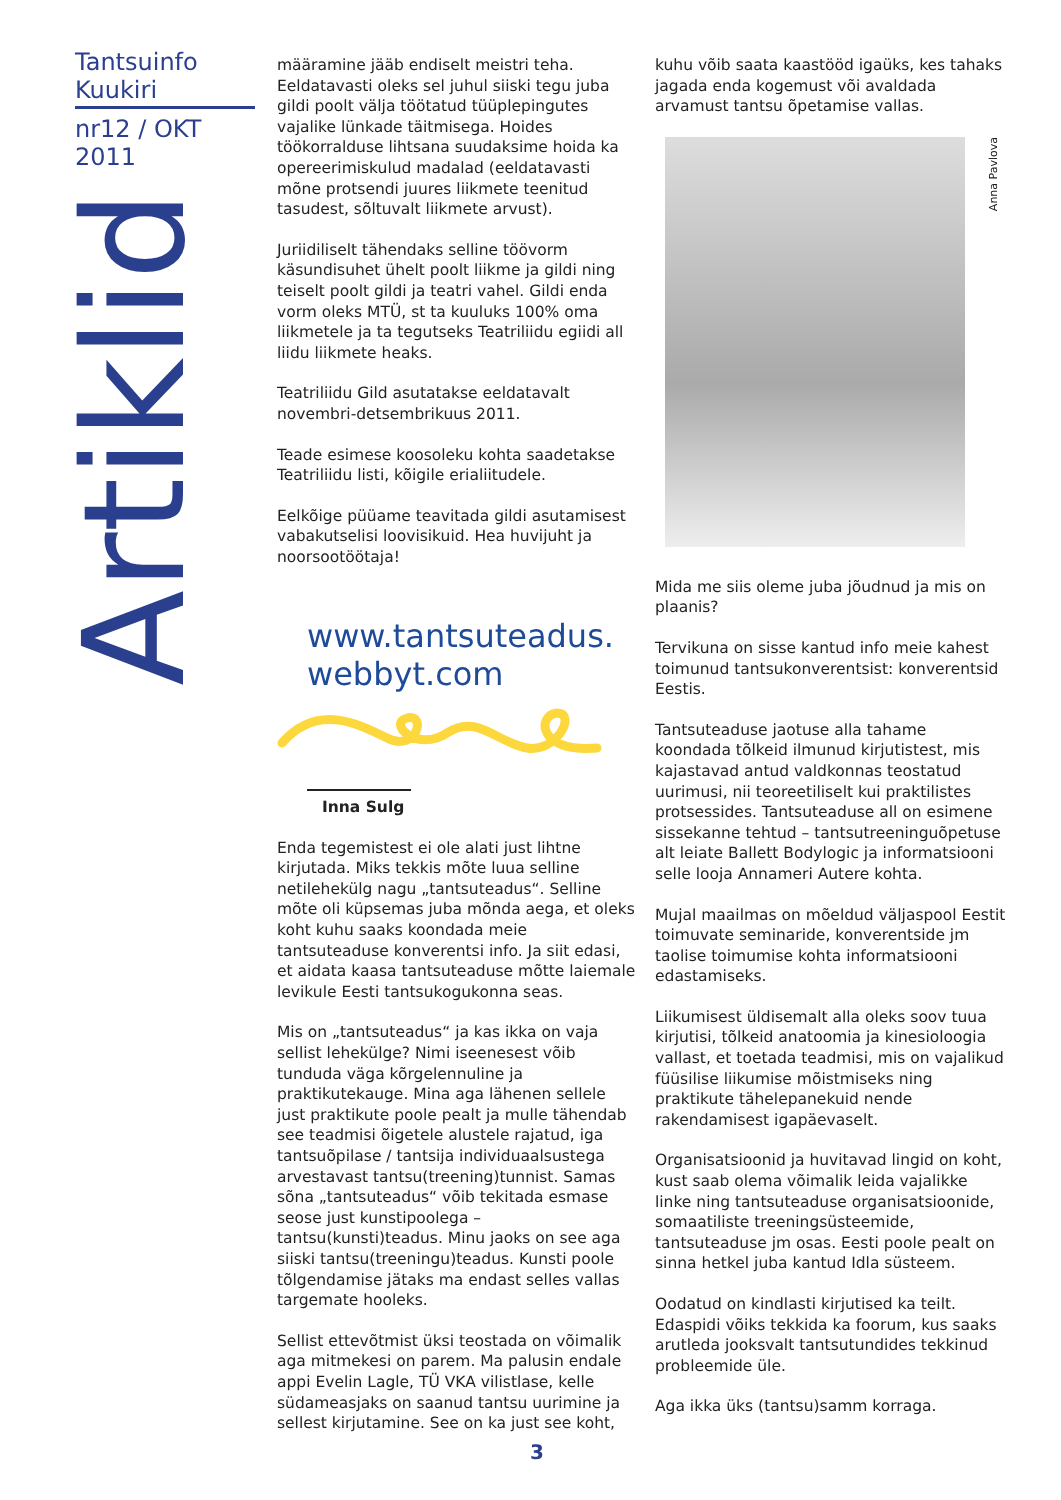Tantsuinfo Kuukiri
nr12 / OKT 2011
Artiklid
määramine jääb endiselt meistri teha. Eeldatavasti oleks sel juhul siiski tegu juba gildi poolt välja töötatud tüüplepingutes vajalike lünkade täitmisega. Hoides töökorralduse lihtsana suudaksime hoida ka opereerimiskulud madalad (eeldatavasti mõne protsendi juures liikmete teenitud tasudest, sõltuvalt liikmete arvust).
Juriidiliselt tähendaks selline töövorm käsundisuhet ühelt poolt liikme ja gildi ning teiselt poolt gildi ja teatri vahel. Gildi enda vorm oleks MTÜ, st ta kuuluks 100% oma liikmetele ja ta tegutseks Teatriliidu egiidi all liidu liikmete heaks.
Teatriliidu Gild asutatakse eeldatavalt novembri-detsembrikuus 2011.
Teade esimese koosoleku kohta saadetakse Teatriliidu listi, kõigile erialiitudele.
Eelkõige püüame teavitada gildi asutamisest vabakutselisi loovisikuid. Hea huvijuht ja noorsootöötaja!
www.tantsuteadus.
webbyt.com
Inna Sulg
Enda tegemistest ei ole alati just lihtne kirjutada. Miks tekkis mõte luua selline netilehekülg nagu „tantsuteadus“. Selline mõte oli küpsemas juba mõnda aega, et oleks koht kuhu saaks koondada meie tantsuteaduse konverentsi info. Ja siit edasi, et aidata kaasa tantsuteaduse mõtte laiemale levikule Eesti tantsukogukonna seas.
Mis on „tantsuteadus“ ja kas ikka on vaja sellist lehekülge? Nimi iseenesest võib tunduda väga kõrgelennuline ja praktikutekauge. Mina aga lähenen sellele just praktikute poole pealt ja mulle tähendab see teadmisi õigetele alustele rajatud, iga tantsuõpilase / tantsija individuaalsustega arvestavast tantsu(treening)tunnist. Samas sõna „tantsuteadus“ võib tekitada esmase seose just kunstipoolega – tantsu(kunsti)teadus. Minu jaoks on see aga siiski tantsu(treeningu)teadus. Kunsti poole tõlgendamise jätaks ma endast selles vallas targemate hooleks.
Sellist ettevõtmist üksi teostada on võimalik aga mitmekesi on parem. Ma palusin endale appi Evelin Lagle, TÜ VKA vilistlase, kelle südameasjaks on saanud tantsu uurimine ja sellest kirjutamine. See on ka just see koht,
kuhu võib saata kaastööd igaüks, kes tahaks jagada enda kogemust või avaldada arvamust tantsu õpetamise vallas.
Anna Pavlova
Mida me siis oleme juba jõudnud ja mis on plaanis?
Tervikuna on sisse kantud info meie kahest toimunud tantsukonverentsist: konverentsid Eestis.
Tantsuteaduse jaotuse alla tahame koondada tõlkeid ilmunud kirjutistest, mis kajastavad antud valdkonnas teostatud uurimusi, nii teoreetiliselt kui praktilistes protsessides. Tantsuteaduse all on esimene sissekanne tehtud – tantsutreeninguõpetuse alt leiate Ballett Bodylogic ja informatsiooni selle looja Annameri Autere kohta.
Mujal maailmas on mõeldud väljaspool Eestit toimuvate seminaride, konverentside jm taolise toimumise kohta informatsiooni edastamiseks.
Liikumisest üldisemalt alla oleks soov tuua kirjutisi, tõlkeid anatoomia ja kinesioloogia vallast, et toetada teadmisi, mis on vajalikud füüsilise liikumise mõistmiseks ning praktikute tähelepanekuid nende rakendamisest igapäevaselt.
Organisatsioonid ja huvitavad lingid on koht, kust saab olema võimalik leida vajalikke linke ning tantsuteaduse organisatsioonide, somaatiliste treeningsüsteemide, tantsuteaduse jm osas. Eesti poole pealt on sinna hetkel juba kantud Idla süsteem.
Oodatud on kindlasti kirjutised ka teilt. Edaspidi võiks tekkida ka foorum, kus saaks arutleda jooksvalt tantsutundides tekkinud probleemide üle.
Aga ikka üks (tantsu)samm korraga.
3